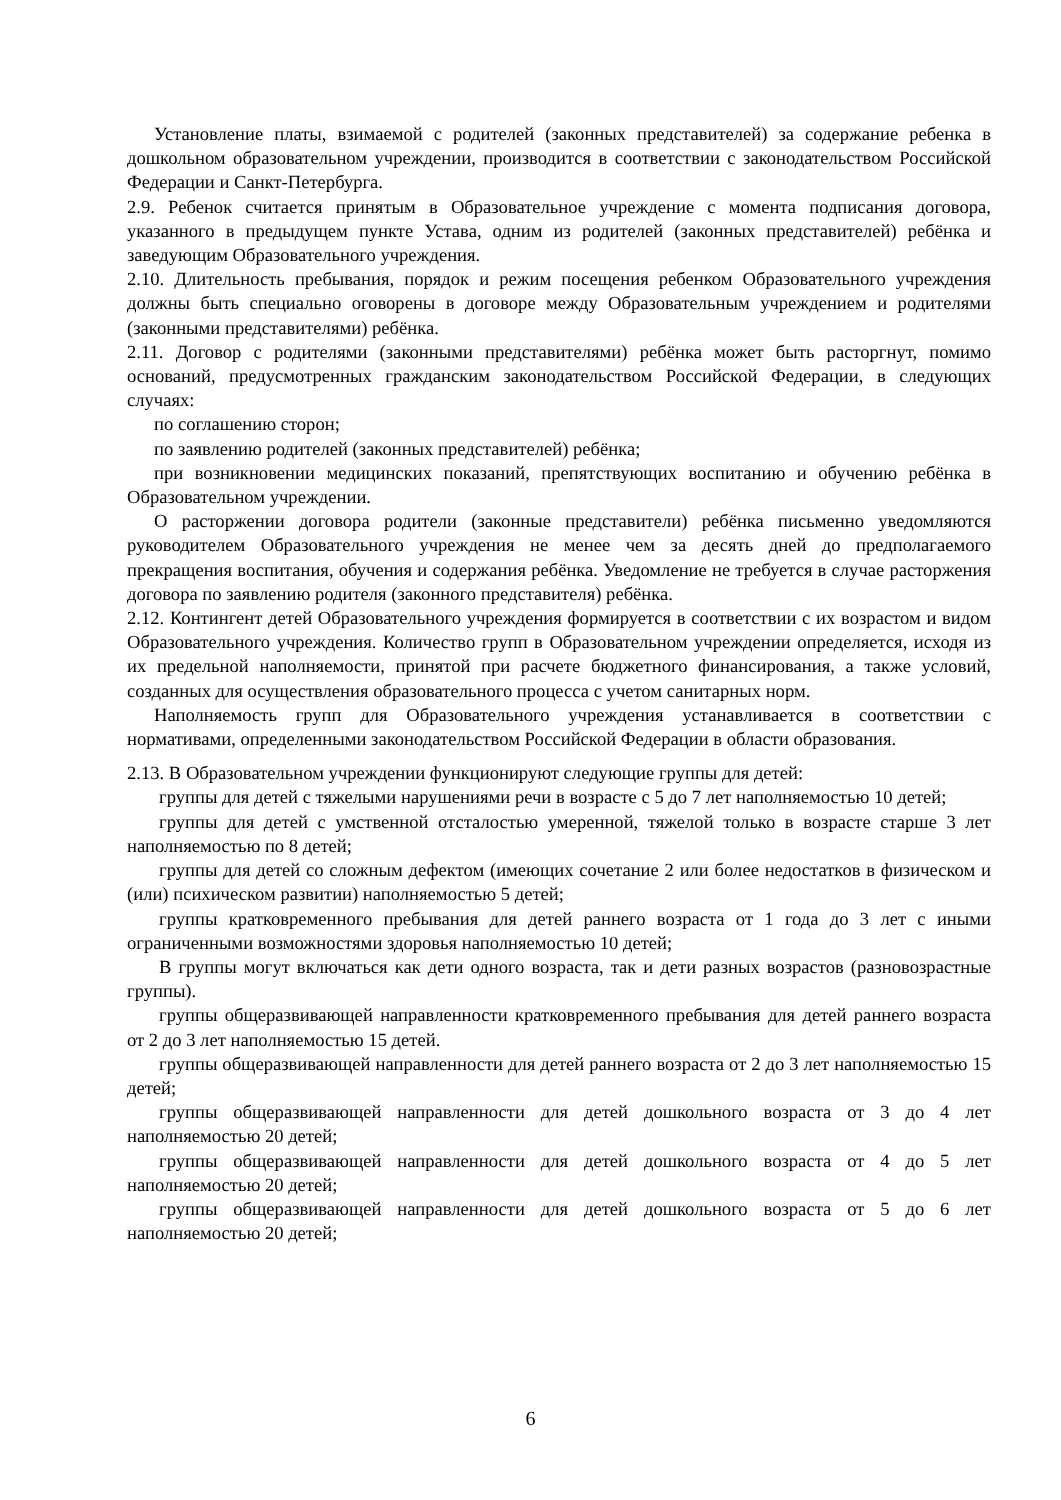Установление платы, взимаемой с родителей (законных представителей) за содержание ребенка в дошкольном образовательном учреждении, производится в соответствии с законодательством Российской Федерации и Санкт-Петербурга.
2.9. Ребенок считается принятым в Образовательное учреждение с момента подписания договора, указанного в предыдущем пункте Устава, одним из родителей (законных представителей) ребёнка и заведующим Образовательного учреждения.
2.10. Длительность пребывания, порядок и режим посещения ребенком Образовательного учреждения должны быть специально оговорены в договоре между Образовательным учреждением и родителями (законными представителями) ребёнка.
2.11. Договор с родителями (законными представителями) ребёнка может быть расторгнут, помимо оснований, предусмотренных гражданским законодательством Российской Федерации, в следующих случаях:
по соглашению сторон;
по заявлению родителей (законных представителей) ребёнка;
при возникновении медицинских показаний, препятствующих воспитанию и обучению ребёнка в Образовательном учреждении.
О расторжении договора родители (законные представители) ребёнка письменно уведомляются руководителем Образовательного учреждения не менее чем за десять дней до предполагаемого прекращения воспитания, обучения и содержания ребёнка. Уведомление не требуется в случае расторжения договора по заявлению родителя (законного представителя) ребёнка.
2.12. Контингент детей Образовательного учреждения формируется в соответствии с их возрастом и видом Образовательного учреждения. Количество групп в Образовательном учреждении определяется, исходя из их предельной наполняемости, принятой при расчете бюджетного финансирования, а также условий, созданных для осуществления образовательного процесса с учетом санитарных норм.
Наполняемость групп для Образовательного учреждения устанавливается в соответствии с нормативами, определенными законодательством Российской Федерации в области образования.
2.13. В Образовательном учреждении функционируют следующие группы для детей:
группы для детей с тяжелыми нарушениями речи в возрасте с 5 до 7 лет наполняемостью 10 детей;
группы для детей с умственной отсталостью умеренной, тяжелой только в возрасте старше 3 лет наполняемостью по 8 детей;
группы для детей со сложным дефектом (имеющих сочетание 2 или более недостатков в физическом и (или) психическом развитии) наполняемостью 5 детей;
группы кратковременного пребывания для детей раннего возраста от 1 года до 3 лет с иными ограниченными возможностями здоровья наполняемостью 10 детей;
В группы могут включаться как дети одного возраста, так и дети разных возрастов (разновозрастные группы).
группы общеразвивающей направленности кратковременного пребывания для детей раннего возраста от 2 до 3 лет наполняемостью 15 детей.
группы общеразвивающей направленности для детей раннего возраста от 2 до 3 лет наполняемостью 15 детей;
группы общеразвивающей направленности для детей дошкольного возраста от 3 до 4 лет наполняемостью 20 детей;
группы общеразвивающей направленности для детей дошкольного возраста от 4 до 5 лет наполняемостью 20 детей;
группы общеразвивающей направленности для детей дошкольного возраста от 5 до 6 лет наполняемостью 20 детей;
6